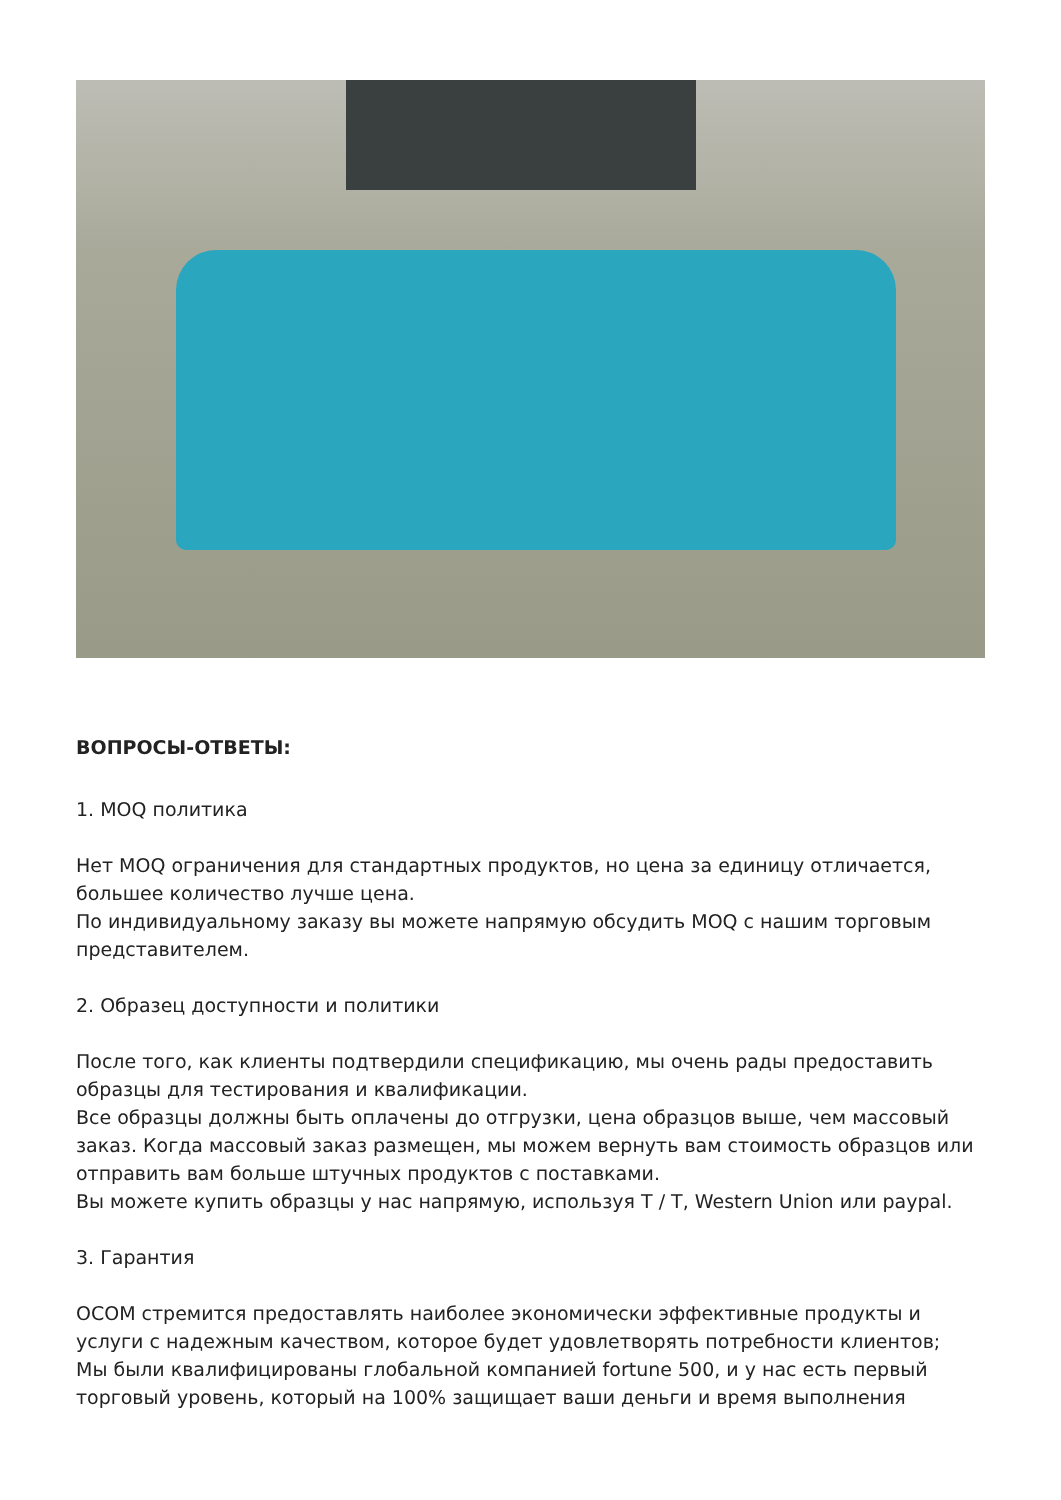ВОПРОСЫ-ОТВЕТЫ:
1. MOQ политика
Нет MOQ ограничения для стандартных продуктов, но цена за единицу отличается, большее количество лучше цена.
По индивидуальному заказу вы можете напрямую обсудить MOQ с нашим торговым представителем.
2. Образец доступности и политики
После того, как клиенты подтвердили спецификацию, мы очень рады предоставить образцы для тестирования и квалификации.
Все образцы должны быть оплачены до отгрузки, цена образцов выше, чем массовый заказ. Когда массовый заказ размещен, мы можем вернуть вам стоимость образцов или отправить вам больше штучных продуктов с поставками.
Вы можете купить образцы у нас напрямую, используя T / T, Western Union или paypal.
3. Гарантия
OCOM стремится предоставлять наиболее экономически эффективные продукты и услуги с надежным качеством, которое будет удовлетворять потребности клиентов;
Мы были квалифицированы глобальной компанией fortune 500, и у нас есть первый торговый уровень, который на 100% защищает ваши деньги и время выполнения